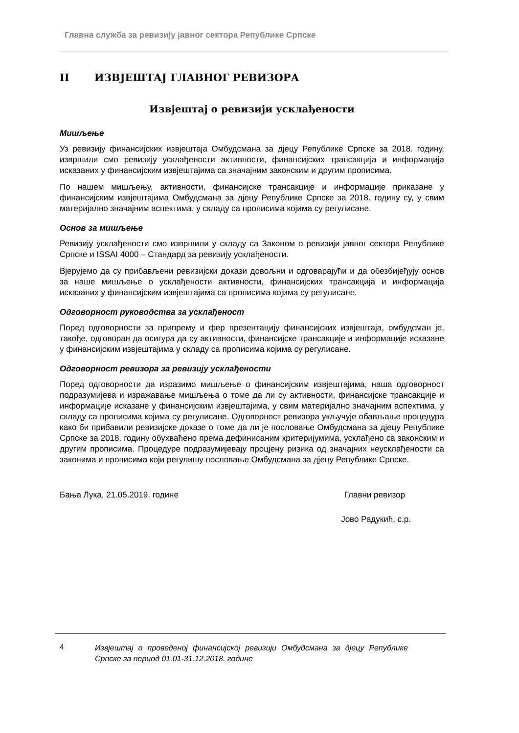Главна служба за ревизију јавног сектора Републике Српске
II ИЗВЈЕШТАЈ ГЛАВНОГ РЕВИЗОРА
Извјештај о ревизији усклађености
Мишљење
Уз ревизију финансијских извјештаја Омбудсмана за дјецу Републике Српске за 2018. годину, извршили смо ревизију усклађености активности, финансијских трансакција и информација исказаних у финансијским извјештајима са значајним законским и другим прописима.
По нашем мишљењу, активности, финансијске трансакције и информације приказане у финансијским извјештајима Омбудсмана за дјецу Републике Српске за 2018. годину су, у свим материјално значајним аспектима, у складу са прописима којима су регулисане.
Основ за мишљење
Ревизију усклађености смо извршили у складу са Законом о ревизији јавног сектора Републике Српске и ISSAI 4000 – Стандард за ревизију усклађености.
Вјерујемо да су прибављени ревизијски докази довољни и одговарајући и да обезбијеђују основ за наше мишљење о усклађености активности, финансијских трансакција и информација исказаних у финансијским извјештајима са прописима којима су регулисане.
Одговорност руководства за усклађеност
Поред одговорности за припрему и фер презентацију финансијских извјештаја, омбудсман је, такође, одговоран да осигура да су активности, финансијске трансакције и информације исказане у финансијским извјештајима у складу са прописима којима су регулисане.
Одговорност ревизора за ревизију усклађености
Поред одговорности да изразимо мишљење о финансијским извјештајима, наша одговорност подразумијева и изражавање мишљења о томе да ли су активности, финансијске трансакције и информације исказане у финансијским извјештајима, у свим материјално значајним аспектима, у складу са прописима којима су регулисане. Одговорност ревизора укључује обављање процедура како би прибавили ревизијске доказе о томе да ли је пословање Омбудсмана за дјецу Републике Српске за 2018. годину обухваћено према дефинисаним критеријумима, усклађено са законским и другим прописима. Процедуре подразумијевају процјену ризика од значајних неусклађености са законима и прописима који регулишу пословање Омбудсмана за дјецу Републике Српске.
Бања Лука, 21.05.2019. године Главни ревизор
Јово Радукић, с.р.
4 Извјештај о проведеној финансијској ревизији Омбудсмана за дјецу Републике Српске за период 01.01-31.12.2018. године